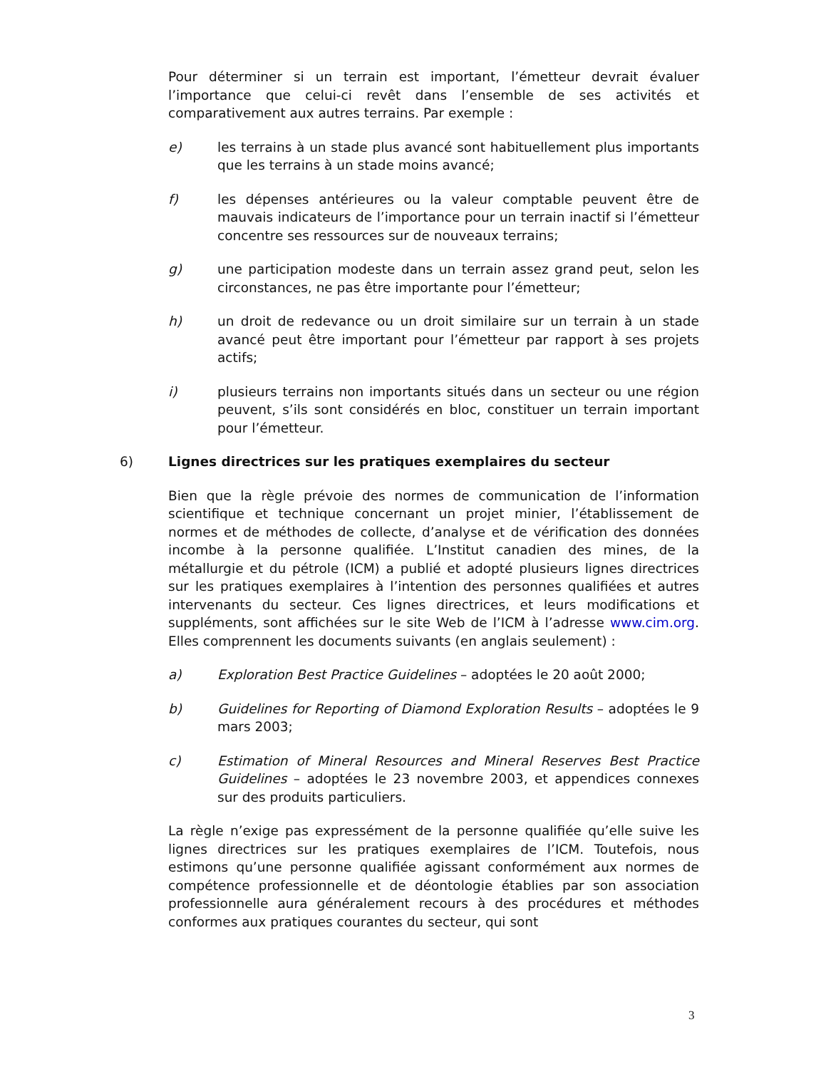Pour déterminer si un terrain est important, l’émetteur devrait évaluer l’importance que celui-ci revêt dans l’ensemble de ses activités et comparativement aux autres terrains. Par exemple :
e) les terrains à un stade plus avancé sont habituellement plus importants que les terrains à un stade moins avancé;
f) les dépenses antérieures ou la valeur comptable peuvent être de mauvais indicateurs de l’importance pour un terrain inactif si l’émetteur concentre ses ressources sur de nouveaux terrains;
g) une participation modeste dans un terrain assez grand peut, selon les circonstances, ne pas être importante pour l’émetteur;
h) un droit de redevance ou un droit similaire sur un terrain à un stade avancé peut être important pour l’émetteur par rapport à ses projets actifs;
i) plusieurs terrains non importants situés dans un secteur ou une région peuvent, s’ils sont considérés en bloc, constituer un terrain important pour l’émetteur.
6) Lignes directrices sur les pratiques exemplaires du secteur
Bien que la règle prévoie des normes de communication de l’information scientifique et technique concernant un projet minier, l’établissement de normes et de méthodes de collecte, d’analyse et de vérification des données incombe à la personne qualifiée. L’Institut canadien des mines, de la métallurgie et du pétrole (ICM) a publié et adopté plusieurs lignes directrices sur les pratiques exemplaires à l’intention des personnes qualifiées et autres intervenants du secteur. Ces lignes directrices, et leurs modifications et suppléments, sont affichées sur le site Web de l’ICM à l’adresse www.cim.org. Elles comprennent les documents suivants (en anglais seulement) :
a) Exploration Best Practice Guidelines – adoptées le 20 août 2000;
b) Guidelines for Reporting of Diamond Exploration Results – adoptées le 9 mars 2003;
c) Estimation of Mineral Resources and Mineral Reserves Best Practice Guidelines – adoptées le 23 novembre 2003, et appendices connexes sur des produits particuliers.
La règle n’exige pas expressément de la personne qualifiée qu’elle suive les lignes directrices sur les pratiques exemplaires de l’ICM. Toutefois, nous estimons qu’une personne qualifiée agissant conformément aux normes de compétence professionnelle et de déontologie établies par son association professionnelle aura généralement recours à des procédures et méthodes conformes aux pratiques courantes du secteur, qui sont
3